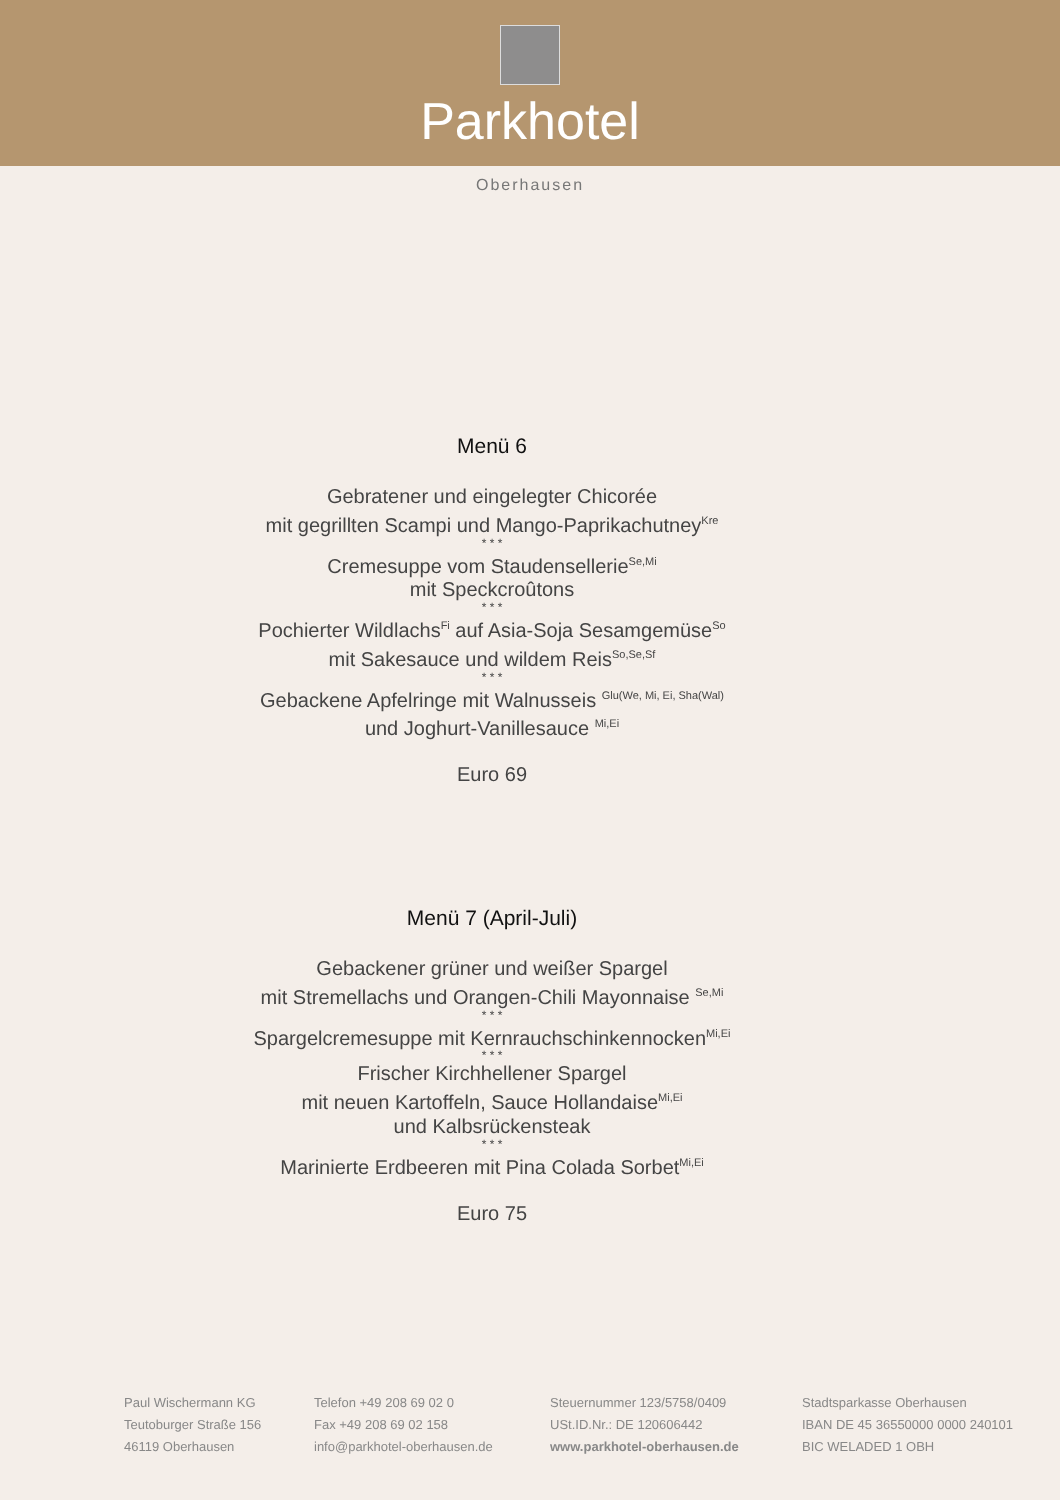Parkhotel
Oberhausen
Menü 6
Gebratener und eingelegter Chicorée
mit gegrillten Scampi und Mango-Paprikachutney<sup>Kre</sup>
* * *
Cremesuppe vom Staudensellerie<sup>Se,Mi</sup>
mit Speckcroûtons
* * *
Pochierter Wildlachs<sup>Fi</sup> auf Asia-Soja Sesamgemüse<sup>So</sup>
mit Sakesauce und wildem Reis<sup>So,Se,Sf</sup>
* * *
Gebackene Apfelringe mit Walnusseis <sup>Glu(We, Mi, Ei, Sha(Wal)</sup>
und Joghurt-Vanillesauce <sup>Mi,Ei</sup>
Euro 69
Menü 7 (April-Juli)
Gebackener grüner und weißer Spargel
mit Stremellachs und Orangen-Chili Mayonnaise <sup>Se,Mi</sup>
* * *
Spargelcremesuppe mit Kernrauchschinkennocken<sup>Mi,Ei</sup>
* * *
Frischer Kirchhellener Spargel
mit neuen Kartoffeln, Sauce Hollandaise<sup>Mi,Ei</sup>
und Kalbsrückensteak
* * *
Marinierte Erdbeeren mit Pina Colada Sorbet<sup>Mi,Ei</sup>
Euro 75
Paul Wischermann KG
Teutoburger Straße 156
46119 Oberhausen
Telefon +49 208 69 02 0
Fax +49 208 69 02 158
info@parkhotel-oberhausen.de
Steuernummer 123/5758/0409
USt.ID.Nr.: DE 120606442
www.parkhotel-oberhausen.de
Stadtsparkasse Oberhausen
IBAN DE 45 36550000 0000 240101
BIC WELADED 1 OBH